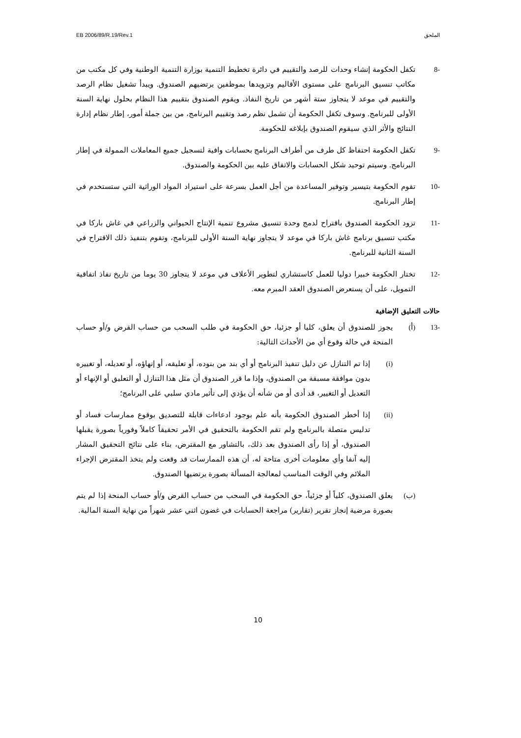الملحق EB 2006/89/R.19/Rev.1
-8 تكفل الحكومة إنشاء وحدات للرصد والتقييم في دائرة تخطيط التنمية بوزارة التنمية الوطنية وفي كل مكتب من مكاتب تنسيق البرنامج على مستوى الأقاليم وتزويدها بموظفين يرتضيهم الصندوق. ويبدأ تشغيل نظام الرصد والتقييم في موعد لا يتجاوز ستة أشهر من تاريخ النفاذ. ويقوم الصندوق بتقييم هذا النظام بحلول نهاية السنة الأولى للبرنامج. وسوف تكفل الحكومة أن تشمل نظم رصد وتقييم البرنامج، من بين جملة أمور، إطار نظام إدارة النتائج والأثر الذي سيقوم الصندوق بإبلاغه للحكومة.
-9 تكفل الحكومة احتفاظ كل طرف من أطراف البرنامج بحسابات وافية لتسجيل جميع المعاملات الممولة في إطار البرنامج. وسيتم توحيد شكل الحسابات والاتفاق عليه بين الحكومة والصندوق.
-10 تقوم الحكومة بتيسير وتوفير المساعدة من أجل العمل بسرعة على استيراد المواد الوراثية التي ستستخدم في إطار البرنامج.
-11 تزود الحكومة الصندوق باقتراح لدمج وحدة تنسيق مشروع تنمية الإنتاج الحيواني والزراعي في غاش باركا في مكتب تنسيق برنامج غاش باركا في موعد لا يتجاوز نهاية السنة الأولى للبرنامج، وتقوم بتنفيذ ذلك الاقتراح في السنة الثانية للبرنامج.
-12 تختار الحكومة خبيرا دوليا للعمل كاستشاري لتطوير الأعلاف في موعد لا يتجاوز 30 يوما من تاريخ نفاذ اتفاقية التمويل، على أن يستعرض الصندوق العقد المبرم معه.
حالات التعليق الإضافية
-13 (أ) يجوز للصندوق أن يعلق، كليا أو جزئيا، حق الحكومة في طلب السحب من حساب القرض و/أو حساب المنحة في حالة وقوع أي من الأحداث التالية:
(i) إذا تم التنازل عن دليل تنفيذ البرنامج أو أي بند من بنوده، أو تعليقه، أو إنهاؤه، أو تعديله، أو تغييره بدون موافقة مسبقة من الصندوق، وإذا ما قرر الصندوق أن مثل هذا التنازل أو التعليق أو الإنهاء أو التعديل أو التغيير، قد أدى أو من شأنه أن يؤدي إلى تأثير مادي سلبي على البرنامج؛
(ii) إذا أخطر الصندوق الحكومة بأنه علم بوجود ادعاءات قابلة للتصديق بوقوع ممارسات فساد أو تدليس متصلة بالبرنامج ولم تقم الحكومة بالتحقيق في الأمر تحقيقاً كاملاً وفورياً بصورة يقبلها الصندوق، أو إذا رأى الصندوق بعد ذلك، بالتشاور مع المقترض، بناء على نتائج التحقيق المشار إليه آنفا وأي معلومات أخرى متاحة له، أن هذه الممارسات قد وقعت ولم يتخذ المقترض الإجراء الملائم وفي الوقت المناسب لمعالجة المسألة بصورة يرتضيها الصندوق.
(ب) يعلق الصندوق، كلياً أو جزئياً، حق الحكومة في السحب من حساب القرض و/أو حساب المنحة إذا لم يتم بصورة مرضية إنجاز تقرير (تقارير) مراجعة الحسابات في غضون اثني عشر شهراً من نهاية السنة المالية.
10